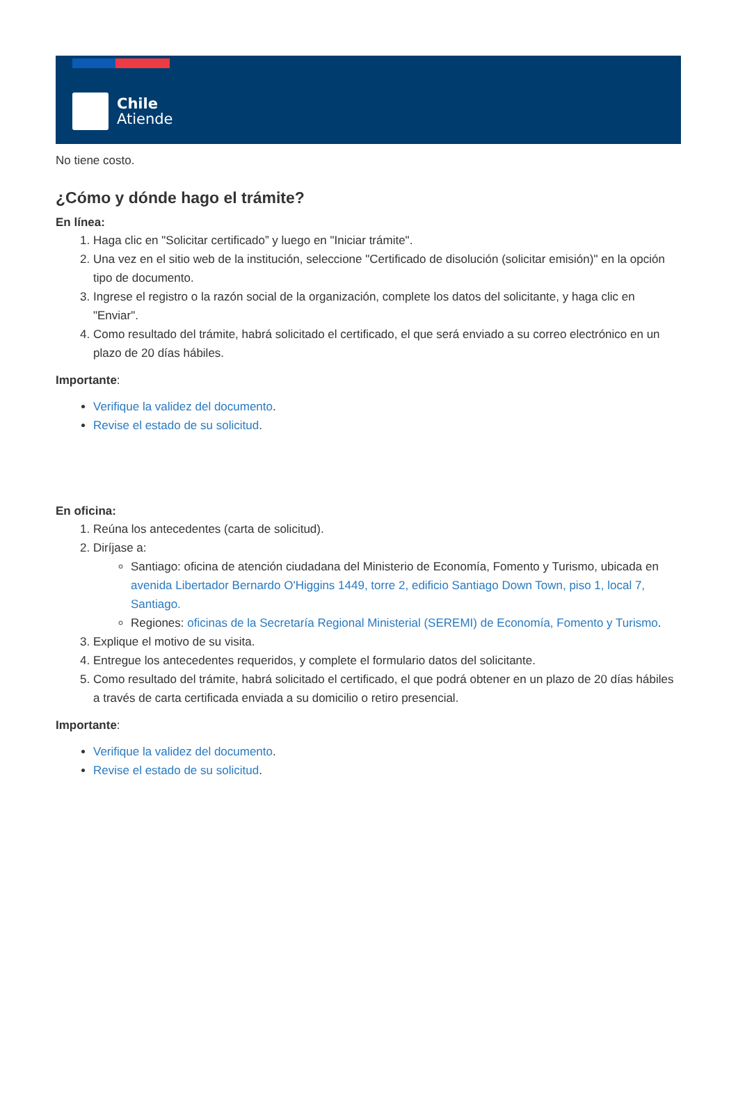Chile
Atiende
No tiene costo.
¿Cómo y dónde hago el trámite?
En línea:
1. Haga clic en "Solicitar certificado” y luego en "Iniciar trámite".
2. Una vez en el sitio web de la institución, seleccione "Certificado de disolución (solicitar emisión)" en la opción tipo de documento.
3. Ingrese el registro o la razón social de la organización, complete los datos del solicitante, y haga clic en "Enviar".
4. Como resultado del trámite, habrá solicitado el certificado, el que será enviado a su correo electrónico en un plazo de 20 días hábiles.
Importante:
Verifique la validez del documento.
Revise el estado de su solicitud.
En oficina:
1. Reúna los antecedentes (carta de solicitud).
2. Diríjase a:
Santiago: oficina de atención ciudadana del Ministerio de Economía, Fomento y Turismo, ubicada en avenida Libertador Bernardo O'Higgins 1449, torre 2, edificio Santiago Down Town, piso 1, local 7, Santiago.
Regiones: oficinas de la Secretaría Regional Ministerial (SEREMI) de Economía, Fomento y Turismo.
3. Explique el motivo de su visita.
4. Entregue los antecedentes requeridos, y complete el formulario datos del solicitante.
5. Como resultado del trámite, habrá solicitado el certificado, el que podrá obtener en un plazo de 20 días hábiles a través de carta certificada enviada a su domicilio o retiro presencial.
Importante:
Verifique la validez del documento.
Revise el estado de su solicitud.